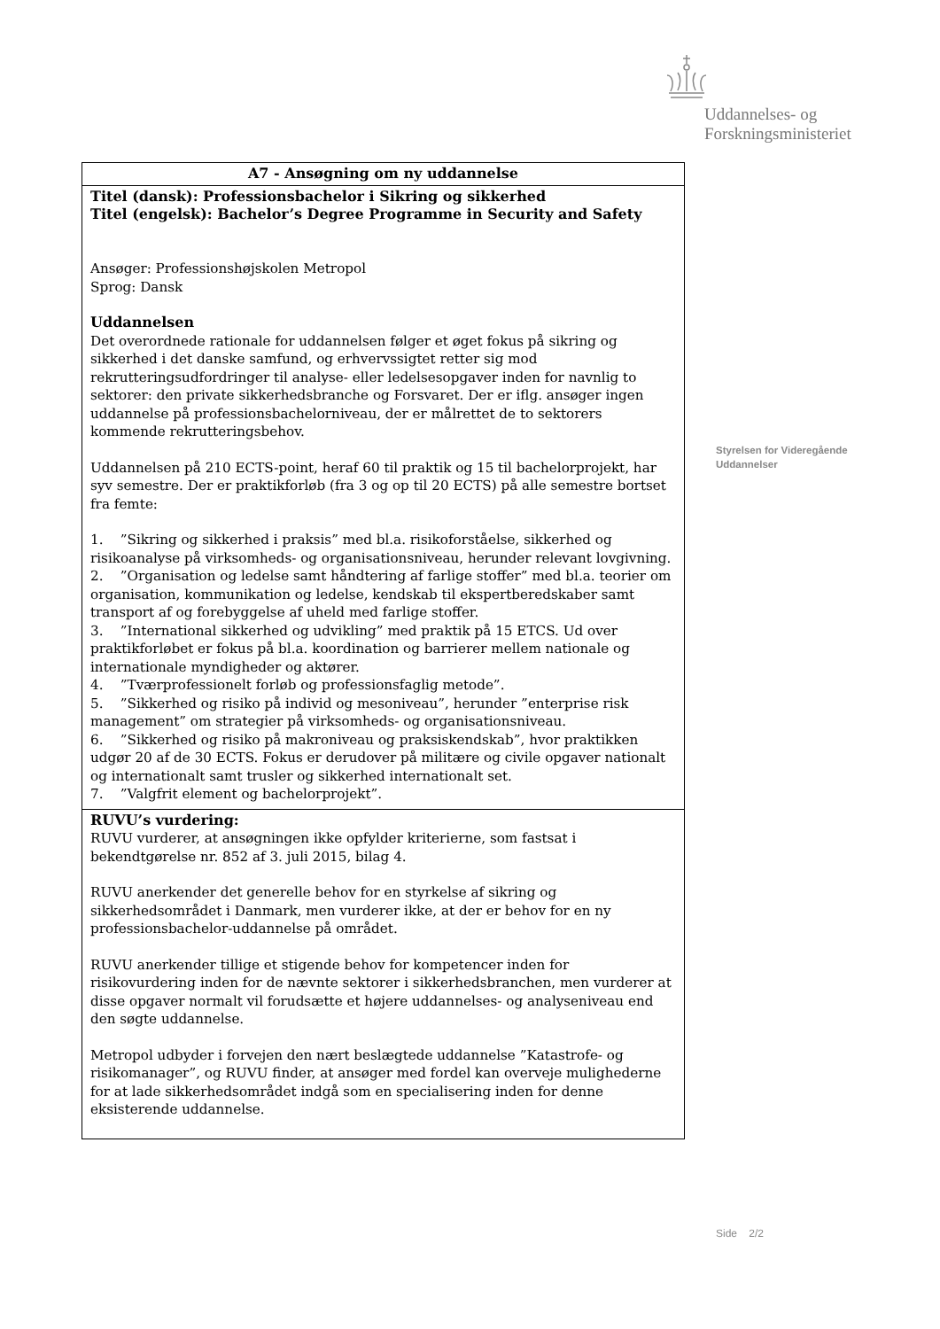Uddannelses- og
Forskningsministeriet
| A7 - Ansøgning om ny uddannelse |
| Titel (dansk): Professionsbachelor i Sikring og sikkerhed Titel (engelsk): Bachelor’s Degree Programme in Security and Safety Ansøger: Professionshøjskolen Metropol Sprog: Dansk Uddannelsen Det overordnede rationale for uddannelsen følger et øget fokus på sikring og sikkerhed i det danske samfund, og erhvervssigtet retter sig mod rekrutteringsudfordringer til analyse- eller ledelsesopgaver inden for navnlig to sektorer: den private sikkerhedsbranche og Forsvaret. Der er iflg. ansøger ingen uddannelse på professionsbachelorniveau, der er målrettet de to sektorers kommende rekrutteringsbehov. Uddannelsen på 210 ECTS-point, heraf 60 til praktik og 15 til bachelorprojekt, har syv semestre. Der er praktikforløb (fra 3 og op til 20 ECTS) på alle semestre bortset fra femte: 1. ”Sikring og sikkerhed i praksis” med bl.a. risikoforståelse, sikkerhed og risikoanalyse på virksomheds- og organisationsniveau, herunder relevant lovgivning. 2. ”Organisation og ledelse samt håndtering af farlige stoffer” med bl.a. teorier om organisation, kommunikation og ledelse, kendskab til ekspertberedskaber samt transport af og forebyggelse af uheld med farlige stoffer. 3. ”International sikkerhed og udvikling” med praktik på 15 ETCS. Ud over praktikforløbet er fokus på bl.a. koordination og barrierer mellem nationale og internationale myndigheder og aktører. 4. ”Tværprofessionelt forløb og professionsfaglig metode”. 5. ”Sikkerhed og risiko på individ og mesoniveau”, herunder ”enterprise risk management” om strategier på virksomheds- og organisationsniveau. 6. ”Sikkerhed og risiko på makroniveau og praksiskendskab”, hvor praktikken udgør 20 af de 30 ECTS. Fokus er derudover på militære og civile opgaver nationalt og internationalt samt trusler og sikkerhed internationalt set. 7. ”Valgfrit element og bachelorprojekt”. |
| RUVU’s vurdering: RUVU vurderer, at ansøgningen ikke opfylder kriterierne, som fastsat i bekendtgørelse nr. 852 af 3. juli 2015, bilag 4. RUVU anerkender det generelle behov for en styrkelse af sikring og sikkerhedsområdet i Danmark, men vurderer ikke, at der er behov for en ny professionsbachelor-uddannelse på området. RUVU anerkender tillige et stigende behov for kompetencer inden for risikovurdering inden for de nævnte sektorer i sikkerhedsbranchen, men vurderer at disse opgaver normalt vil forudsætte et højere uddannelses- og analyseniveau end den søgte uddannelse. Metropol udbyder i forvejen den nært beslægtede uddannelse ”Katastrofe- og risikomanager”, og RUVU finder, at ansøger med fordel kan overveje mulighederne for at lade sikkerhedsområdet indgå som en specialisering inden for denne eksisterende uddannelse. |
Styrelsen for Videregående
Uddannelser
Side 2/2